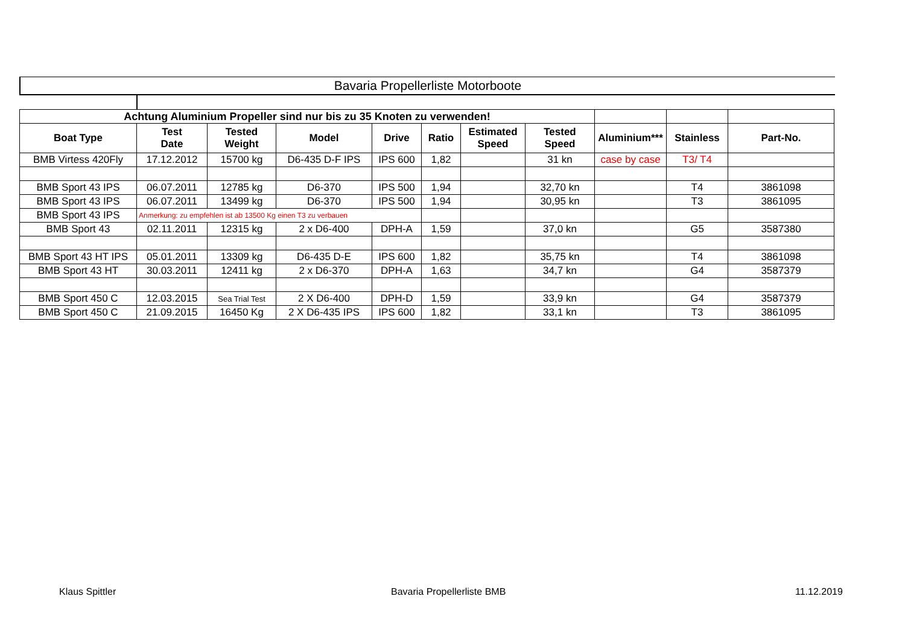Bavaria Propellerliste Motorboote
| Achtung Aluminium Propeller sind nur bis zu 35 Knoten zu verwenden! | | | | | | | | | | |
| Boat Type | Test Date | Tested Weight | Model | Drive | Ratio | Estimated Speed | Tested Speed | Aluminium*** | Stainless | Part-No. |
| BMB Virtess 420Fly | 17.12.2012 | 15700 kg | D6-435 D-F IPS | IPS 600 | 1,82 | | 31 kn | case by case | T3/ T4 | |
| BMB Sport 43 IPS | 06.07.2011 | 12785 kg | D6-370 | IPS 500 | 1,94 | | 32,70 kn | | T4 | 3861098 |
| BMB Sport 43 IPS | 06.07.2011 | 13499 kg | D6-370 | IPS 500 | 1,94 | | 30,95 kn | | T3 | 3861095 |
| BMB Sport 43 IPS | Anmerkung: zu empfehlen ist ab 13500 Kg einen T3 zu verbauen | | | | | | | | | |
| BMB Sport 43 | 02.11.2011 | 12315 kg | 2 x D6-400 | DPH-A | 1,59 | | 37,0 kn | | G5 | 3587380 |
| BMB Sport 43 HT IPS | 05.01.2011 | 13309 kg | D6-435 D-E | IPS 600 | 1,82 | | 35,75 kn | | T4 | 3861098 |
| BMB Sport 43 HT | 30.03.2011 | 12411 kg | 2 x D6-370 | DPH-A | 1,63 | | 34,7 kn | | G4 | 3587379 |
| BMB Sport 450 C | 12.03.2015 | Sea Trial Test | 2 X D6-400 | DPH-D | 1,59 | | 33,9 kn | | G4 | 3587379 |
| BMB Sport 450 C | 21.09.2015 | 16450 Kg | 2 X D6-435 IPS | IPS 600 | 1,82 | | 33,1 kn | | T3 | 3861095 |
Klaus Spittler Bavaria Propellerliste BMB 11.12.2019